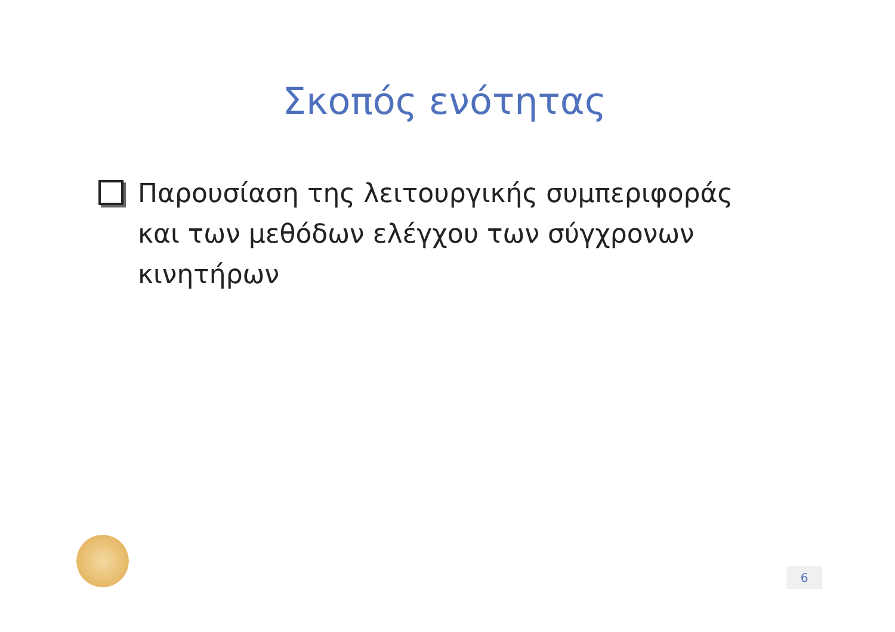Σκοπός ενότητας
Παρουσίαση της λειτουργικής συμπεριφοράς και των μεθόδων ελέγχου των σύγχρονων κινητήρων
6